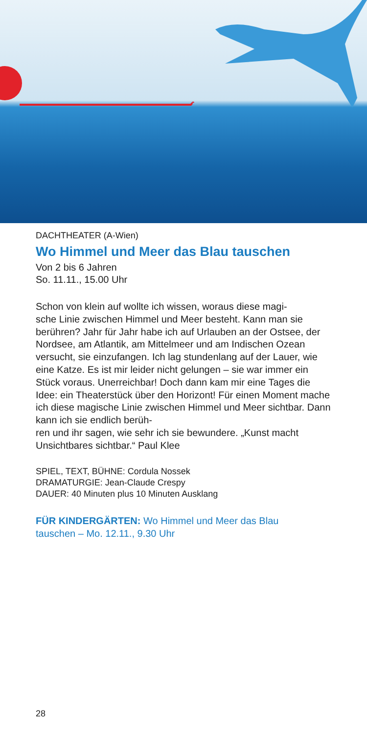DACHTHEATER (A-Wien)
Wo Himmel und Meer das Blau tauschen
Von 2 bis 6 Jahren
So. 11.11., 15.00 Uhr
Schon von klein auf wollte ich wissen, woraus diese magi-
sche Linie zwischen Himmel und Meer besteht. Kann man sie berühren? Jahr für Jahr habe ich auf Urlauben an der Ostsee, der Nordsee, am Atlantik, am Mittelmeer und am Indischen Ozean versucht, sie einzufangen. Ich lag stundenlang auf der Lauer, wie eine Katze. Es ist mir leider nicht gelungen – sie war immer ein Stück voraus. Unerreichbar! Doch dann kam mir eine Tages die Idee: ein Theaterstück über den Horizont! Für einen Moment mache ich diese magische Linie zwischen Himmel und Meer sichtbar. Dann kann ich sie endlich berüh-
ren und ihr sagen, wie sehr ich sie bewundere. „Kunst macht Unsichtbares sichtbar.“ Paul Klee
SPIEL, TEXT, BÜHNE: Cordula Nossek
DRAMATURGIE: Jean-Claude Crespy
DAUER: 40 Minuten plus 10 Minuten Ausklang
FÜR KINDERGÄRTEN: Wo Himmel und Meer das Blau
tauschen – Mo. 12.11., 9.30 Uhr
28